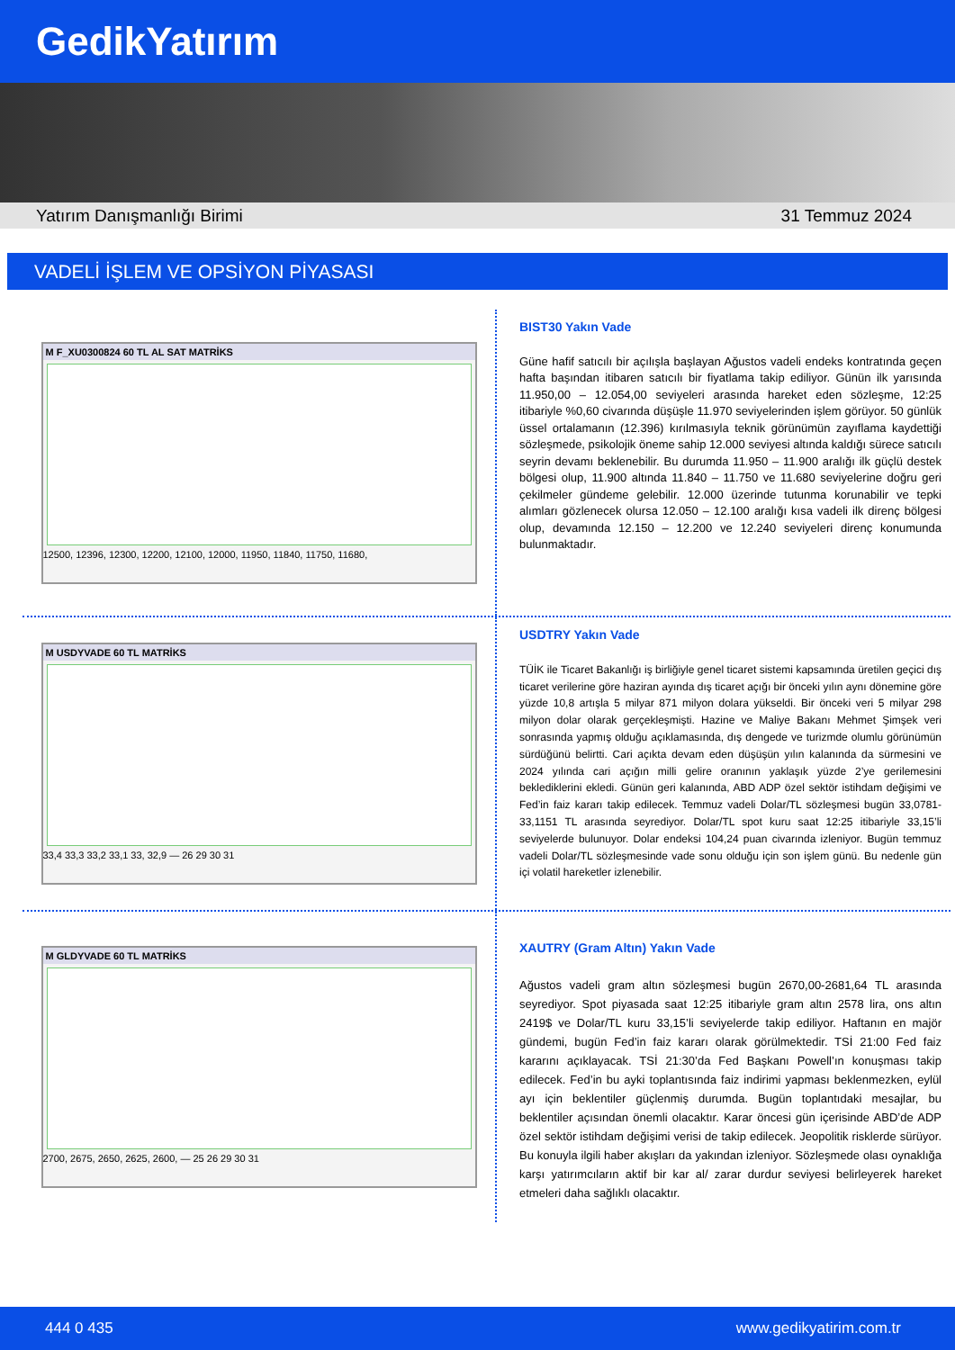GedikYatırım
Yatırım Danışmanlığı Birimi 31 Temmuz 2024
VADELİ İŞLEM VE OPSİYON PİYASASI
M F_XU0300824 60 TL AL SAT MATRİKS
12500, 12396, 12300, 12200, 12100, 12000, 11950, 11840, 11750, 11680,
BIST30 Yakın Vade
Güne hafif satıcılı bir açılışla başlayan Ağustos vadeli endeks kontratında geçen hafta başından itibaren satıcılı bir fiyatlama takip ediliyor. Günün ilk yarısında 11.950,00 – 12.054,00 seviyeleri arasında hareket eden sözleşme, 12:25 itibariyle %0,60 civarında düşüşle 11.970 seviyelerinden işlem görüyor. 50 günlük üssel ortalamanın (12.396) kırılmasıyla teknik görünümün zayıflama kaydettiği sözleşmede, psikolojik öneme sahip 12.000 seviyesi altında kaldığı sürece satıcılı seyrin devamı beklenebilir. Bu durumda 11.950 – 11.900 aralığı ilk güçlü destek bölgesi olup, 11.900 altında 11.840 – 11.750 ve 11.680 seviyelerine doğru geri çekilmeler gündeme gelebilir. 12.000 üzerinde tutunma korunabilir ve tepki alımları gözlenecek olursa 12.050 – 12.100 aralığı kısa vadeli ilk direnç bölgesi olup, devamında 12.150 – 12.200 ve 12.240 seviyeleri direnç konumunda bulunmaktadır.
M USDYVADE 60 TL MATRİKS
33,4 33,3 33,2 33,1 33, 32,9 — 26 29 30 31
USDTRY Yakın Vade
TÜİK ile Ticaret Bakanlığı iş birliğiyle genel ticaret sistemi kapsamında üretilen geçici dış ticaret verilerine göre haziran ayında dış ticaret açığı bir önceki yılın aynı dönemine göre yüzde 10,8 artışla 5 milyar 871 milyon dolara yükseldi. Bir önceki veri 5 milyar 298 milyon dolar olarak gerçekleşmişti. Hazine ve Maliye Bakanı Mehmet Şimşek veri sonrasında yapmış olduğu açıklamasında, dış dengede ve turizmde olumlu görünümün sürdüğünü belirtti. Cari açıkta devam eden düşüşün yılın kalanında da sürmesini ve 2024 yılında cari açığın milli gelire oranının yaklaşık yüzde 2’ye gerilemesini beklediklerini ekledi. Günün geri kalanında, ABD ADP özel sektör istihdam değişimi ve Fed’in faiz kararı takip edilecek. Temmuz vadeli Dolar/TL sözleşmesi bugün 33,0781-33,1151 TL arasında seyrediyor. Dolar/TL spot kuru saat 12:25 itibariyle 33,15’li seviyelerde bulunuyor. Dolar endeksi 104,24 puan civarında izleniyor. Bugün temmuz vadeli Dolar/TL sözleşmesinde vade sonu olduğu için son işlem günü. Bu nedenle gün içi volatil hareketler izlenebilir.
M GLDYVADE 60 TL MATRİKS
2700, 2675, 2650, 2625, 2600, — 25 26 29 30 31
XAUTRY (Gram Altın) Yakın Vade
Ağustos vadeli gram altın sözleşmesi bugün 2670,00-2681,64 TL arasında seyrediyor. Spot piyasada saat 12:25 itibariyle gram altın 2578 lira, ons altın 2419$ ve Dolar/TL kuru 33,15’li seviyelerde takip ediliyor. Haftanın en majör gündemi, bugün Fed’in faiz kararı olarak görülmektedir. TSİ 21:00 Fed faiz kararını açıklayacak. TSİ 21:30’da Fed Başkanı Powell’ın konuşması takip edilecek. Fed’in bu ayki toplantısında faiz indirimi yapması beklenmezken, eylül ayı için beklentiler güçlenmiş durumda. Bugün toplantıdaki mesajlar, bu beklentiler açısından önemli olacaktır. Karar öncesi gün içerisinde ABD’de ADP özel sektör istihdam değişimi verisi de takip edilecek. Jeopolitik risklerde sürüyor. Bu konuyla ilgili haber akışları da yakından izleniyor. Sözleşmede olası oynaklığa karşı yatırımcıların aktif bir kar al/ zarar durdur seviyesi belirleyerek hareket etmeleri daha sağlıklı olacaktır.
444 0 435 www.gedikyatirim.com.tr